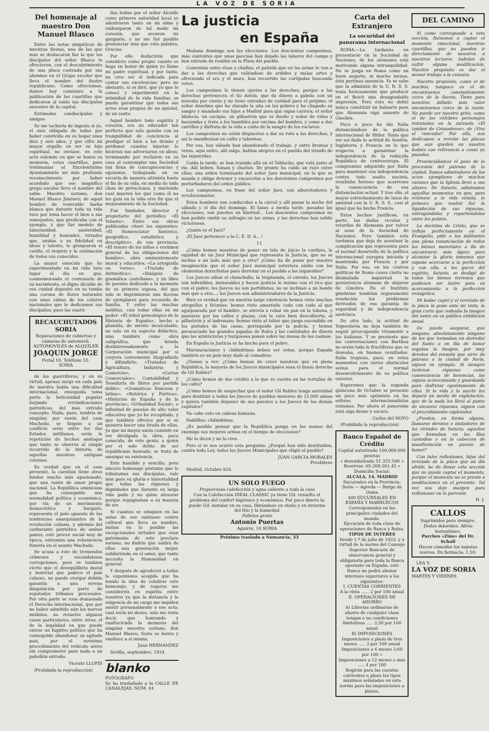LA VOZ DE SORIA
Del homenaje al maestro Don Manuel Blasco
Entre las notas simpáticas de nuestras fiestas, una de las que más se destacaron fué la que los discípulos del señor Blasco le ofrecieron, con el descubrimiento de una placa costeada por sus alumnos en el Grupo escolar que lleva el nombre del ilustre republicano. Como ofrecíamos, damos hoy comienzo a la publicación de las cuartillas que dedicaron al sabio sus discípulos ausentes de la capital.
Estimados condiscípulos y amigos:
Se me tacharía de ingrato si yo, el más obligado de todos por haber convivido en su hogar unos diez y seis años, y que cifro mi mayor orgullo en ser su hijo espiritual, no enviase, en este acto solemne en que se honra su memoria, estas cuartillas, para testimoniar al Excelentísimo Ayuntamiento mi más profundo reconocimiento por haber acordado que ese magnífico grupo escolar lleve el nombre del sabio Maestro soriano, don Manuel Blasco Jiménez; de aquel hombre de venerable barba blanca que durante toda su vida tuvo por lema hacer el bien a sus semejantes, que predicaba con el ejemplo, y que fué modelo de laboriosidad, austeridad, humildad y honradez, virtudes que, unidas a su fidelidad en ideas y talento, le granjearon el cariño, el respeto y la estimación de todos sus conocidos.
La mayor emoción que he experimentado en mi vida tuvo lugar el día en que, conmemorando el centenario de su nacimiento, el digno Alcalde de esa ciudad depositó en su tumba una corona de flores naturales con unas cintas de los colores nacionales que le dedicamos sus discípulos; pues las cuarti-
RECAUCHUTADOS SORIA
Reparaciones de cubiertas y cámaras de automóvil.
AUTOMOVILES de ALQUILER
JOAQUIN JORGE
Ferial 10, Teléfono 55.
SORIA
de los guerrilleros, y en su virtud, apenas surge en cada país de nuestra habla una dificultad internacional, enseguida toma parte la belicosidad popular forjando reivindicaciones patrióticas, del más extraño concepto. Nada, pues, tendría de singular, por razón del caso Machado, se llegase a un conflicto serio entre los dos Estados antillanos, sería la repetición de hechos análogos que tanto se observa al simple recorrido de la historia de aquellas nuestras antiguas colonias.
Es verdad que en el caso presente, la cuestión tiene otros fondos mucho más apasionado, que una razón de amor propio nacional. La República ominicana que ha conseguido una normalidad política y económica, por vía de un movimiento democrático y burgués, representa el polo opuesto de las tendencias anarquizantes de la revolución cubana, y además del carburante patriótico de ambos países, este procer social muy de época, entroniza una vehemencia funesta en el asunto Machado.
Se acusa a éste de tremendos crímenes y escandalosas corrupciones, pero es tambien cierto que el desequilibrio moral y material que padece el país cubano, no puede otorgar debida garantía a una serena disquisición por parte de reputados tribunos procesales. Por otra parte se roza demasiado el Derecho internacional, que por no haber admitido aún los nuevos módulos, no resuelve algunos casos particulares, entre otros, el de la legalidad en que puede entrar un fugitivo político que ha conseguido abandonar su agitado país, por el novísimo procedimiento del vehículo aéreo sin comprometer para nada a un pabellón extraño.
Vicente LLOPIS
(Prohibida la reproducción)
llas leídas por el señor Alcalde como primera autoridad local se adentraron tanto en mi alma y embargaron de tal modo mi corazón, que secaron mi garganta, y no me fué posible pronunciar más que esta palabra: Gracias.
Por ello deduciréis que considero como propio cuanto se haga en honor de quien yo llamo mi padre espiritual, y por tanto, no creo ser el indicado para cantar sus excelencias; pero no obstante, sí os diré, que yo que le conocí y experimenté en la intimidad de la vida familiar, os puedo garantizar que todos sus actos eran propios de un apóstol, de un santo.
Aquel hombre todo espíritu y corazón, era un educador tan perfecto que solo gozaba con su tranquilidad de conciencia al prodigar el bien a los demás y perdonar cuantas injurias le hicieran sus adversarios en ideas; terminando por recluirse en su casa al contemplar una Sociedad tan llena de concupiscencias y egoismos, trabajando en su escuela de manera altruista hasta el fin de su vida, en medio de toda clase de privaciones, y muriendo cual mueren los que como él no les guió en la vida otro fin que el mejoramiento de la Sociedad.
Fué fundador, director y propietario del periódico «El Volante». Entre sus obras publicadas citaré las siguientes: «El Nomenclator histórico, geográfico, estadístico y descriptivo», de esa provincia; «El tesoro de los niños o resúmen general de las obligaciones del hombre», obra eminentemente moral y educativa; «La ortografía en verso»; «Tratado de Aritmética»; «Sinópsis de gramática castellana», y un libro de poesías dedicado a la memoria de su primera esposa, del que solo se imprimieron una docena de ejemplares para recuerdo de familia. Y entre las muchas inéditas, casi todas ellas en mi poder: «El árbol genealógico de la Historia de España», hecho a plumilla, de mérito incalculable, no solo en su aspecto didáctico, sino también como obra caligráfica, que brindo desinteresadamente a la Corporación municipal por si creyera conveniente litografiarlo y difundirlo; «Tratados de Agricultura, Industria y Comercio»; «Cartas Comerciales»; Contabilidad y Teneduría de libros por partida doble»; «Gramáticas francesa y latina»; «Retórica y Poética»; «Historias de España y de la provincia»; «Urbanidad Social», e infinidad de poesías de alto valor educativo que yo he recopilado, y que también ofrezco por si se quisiera hacer una tirada de ellas, ya que mi mayor ansia consiste en ver divulgada la obra, poco conocida, de este genio, a quien por el solo delito de ser republicano honrado, se trató de amargar su existencia.
Este humilde y sencillo, pero sincero homenaje póstumo que le tributamos sus discípulos, vale más para su gloria e inmortalidad que todas las riquezas y dignidades que durante su larga vida pudo y no quiso atesorar porque repugnaban a su manera de ser.
Si cuantos se eduquen en las aulas de ese suntuoso centro cultural que lleva su nombre, imitan en lo posible las excepcionales virtudes que eran patrimonio de este preclaro soriano, no dudéis que saldrá de ellas una generación mejor, solidarizada en el amor, que tanto necesita la Humanidad en general.
Y después de agradecer a todos la espontánea acogida que ha tenido la idea de celebrar este homenaje, y de rogaros me consideréis en espíritu entre vosotros ya que la distancia y la exigencia de mi cargo me impiden asistir personalmente a ese acto, cual sería mi deseo, solo me resta decir, que honrando y enalteciendo la memoria del singular maestro soriano, don Manuel Blasco, Soria se honra y enaltece a sí misma.
Juan HERNANDEZ
Sevilla, septiembre, 1934.
blanko
FOTOGRAFO
Se ha trasladado a la CALLE DE CANALEJAS, NUM. 44
La justicia
en España
Mañana domingo son las elecciones. Los doscientos campesinos, más contentos que unas pascuas han dejado las labores del campo y han entrado de rondón en la Plaza del pueblo.
Comentan entre risas y chuflas, el palizón que en las urnas le van a dar a las derechas que valiéndose de ardides y malas artes y ofreciendo el oro y el moro, han recorrido las cortijadas buscando votos.
Los campesinos le tienen ojeriza a las derechas; porque a las derechas pertenecen el tío Antón, que da dinero a gabela con un noventa por ciento y no tiene entrañas de caridad para el prójimo; el señor Anselmo que ha clavado la uña en los pobres y ha chupado su sangre y mandado sus hijos a Madrid para que sigan carrera; el señor Idalecio, un cacique, un pillastrón que es dueño y señor de vidas y haciendas y trata a los humildes por encima del hombro, y come a dos carrillos y disfruta de la vida a costa de la sangre de los esclavos.
Los campesinos no están dispuestos a dar su voto a las derechas, y así lo manifiestan en cafés y tabernas.
Por eso, hoy sábado han abandonado el trabajo, y entre bromas y veras, aquí entro, allí salgo, hablan alegres en el pueblo del triunfo de las izquierdas.
Caída la tarde, se han reunido allá en el Tablacho, que está junto al río. Allí beben, fuman y charlan. De pronto ha caído un rayo entre ellos; una orden terminante del señor Juez municipal, en la que se manda y obliga detener y encarcelar a los doscientos campesinos por perturbadores del orden público.
Los campesinos, en frase del señor Juez, son alborotadores y revolucionarios.
Estos hombres son conducidos a la cárcel y allí pasan la noche del sábado y el día del domingo. El lunes a media tarde, pasadas las elecciones, son puestos en libertad... Los doscientos campesinos no han podido emitir su sufragio en las urnas, y las derechas han salido victoriosas.
¿Quién es el Juez?
¡El Juez pertenece a la C. E. D. A....!
I I
¿Cómo hemos nosotros de poner en tela de juicio la cordura, la equidad de un Juez Municipal que representa la Justicia, que no se inclina a un lado más que a otro? ¿Cómo ha de pasar por nuestra imaginación que el señor Juez municipal estuviera unido con los elementos derechistas para derrotar en el pueblo a las izquierdas?
Los Jueces odian el chanchullo, la trapisonda, el enredo; los Jueces son inflexibles, inexorables y hacen justicia lo mismo con el rico que con el pobre; los Jueces no son partidistas; no se inclinan a un bando más que a otro...; los Jueces son administradores de la Justicia.
Bien es verdad que en nuestra larga existencia hemos visto muchos atropellos y felonías: hemos visto amarrado codo con codo al que aguijoneado por el hambre, se atrevía a robar un pan en la tahona, y pasearse por las calles y plazas, con la cara bien descubierta, al pillastrón y al ladronazo; hemos visto al tahur que juega escondido en los portales de las casas, perseguido por la policía, y hemos presenciado las grandes jugadas de Bolsa y las cantidades de dinero que los aristócratas y burgueses ponen sobre las mesas de los casinos.
En España la Justicia se ha hecho para el pobre.
Murmuraciones y chilindrinas deben ser estas; porque España también es un país muy dado al comadreo.
¿Vamos a ver: ¿Cómo hemos de creer nosotros que en plena República, la mayoría de los Jueces municipales sean el brazo derecho de Gil Robles?
¿Cómo hemos de dar crédito a lo que se cuenta en las tertulias de los cafés?
¿Cómo hemos de sospechar que el señor Gil Robles tenga autoridad para destituir a todos los Jueces de pueblos menores de 12.000 almas y quiera también deponer de sus puestos a los Jueces de las demás capitales?
No cabe esto en cabeza humana.
Hablillas, chilindrinas.
¿Es posible pensar que la República ponga en las manos del enemigo sus mejores armas en el tiempo de elecciones?
Me lo dicen y no lo creo.
Pero sí se nos ocurre esta pregunta: ¿Porqué han sido destituidos, contra toda Ley, todos los Jueces Municipales que eligió el pueblo?
JUAN GARCIA MORALES
Presbítero
Madrid, Octubre 934.
UN SOLO FUEGO
Proporciona calefacción y agua caliente a toda la casa
Con la Calefacción IDEAL CLASSIC ya tiene Ud. resuelto el problema del confort higiénico y económico. Por poco dinero la puede Ud. instalar en su casa, librándose en otoño y en invierno del frío y la humedad
Folletos gratis
Antonio Puertas
Aguirre, 10 SORIA
Próximo traslado a Numancia, 33
Carta del Extranjero
La oscuridad del panorama internacional
ROMA.—La tardanza en presentarse en la Sociedad de Naciones, de los alemanes está motivando alguna intranquilidad. No se juzga en Roma como un buen augurio, ni mucho menos, ésta pertinaz ausencia. Ya se sabe que la admisión de la U. R. S. S. tenía forzosamente que producir en el Reich una desagradable impresión. Pero ésto no debió nunca constituir un baluarte para que Alemania siga ausente de Ginebra.
Poco a poco ha ido Italia distanciándose de la política internacional de Hitler. Tenía que ser así dada la actitud de Austria, Inglaterra y Francia en lo que respecta a garantizar la independencia de la reducida República de centroeuropa. El compromiso adquirido por Italia para mantener esa independencia contra todo asalto nacista, resultaba forzoso que acarrease la consecuencia de esa distanciación actual. Y tras ello, el mayor estrechamiento de lazos de amistad con la U. R. S. S., casi al igual que ha hecho Francia.
Estos hechos justifican, en parte, las dudas recelos y retardos de Alemania por volver al seno de la Sociedad de Naciones. Pero tambien esta tardanza que deja de acentuar la complicación que representa para el normal desarrollo de la política internacional europea iniciada y mantenida por Francia y por Italia. Por eso, en los centros políticos de Roma causa cierta no disimulada inquietud la persistencia alemana de alejarse de Ginebra. En el Instituto ginebrino tendrían seguramente resolución los problemas derivados de esa garantía de seguridad y de independencia austriaca.
De otro lado, la actitud de Yogoeslavia no deja también de seguir preocupando vivamente a los italianos. Y se presiente que las conversaciones con Barthou no serán todo lo fructíferas que se deseaba, en buenos resultados. Italia tropieza, pues, en estos momentos con varios obstáculos serios para el normal desenvolvimiento de su política exterior.
Esperemos que la segunda quincena de Octubre se presente un poco más optimista en las esferas internacionalistas romanas. Por ahora el panorama está algo denso y oscuro.
Carlos del HOYO
(Prohibida la reproducción)
Banco Español de Crédito
Capital autorizado 100.000.000 pesetas
» desembolsado 51.355.500 »
Reservas: 65.208.261,45 »
Domicilio Social:
ALCALA, 14. MADRID
Sucursales en la Provincia:
Soria — Agreda — Burgo de Osma
400 SUCURSALES EN ESPAÑA Y MARRUECOS
Corresponsales en las principales ciudades del mundo.
Ejecución de toda clase de operaciones de Banca y Bolsa.
TIPOS DE INTERES
Desde 1.º de julio de 1933, y a virtud de la norma del Consejo Superior Bancario de observancia general y obligatoria para toda la Banca operante en España, este Banco no podrá abonar intereses superiores a los siguientes:
I. CUENTAS CORRIENTES
A la vista ...... 2 por 100 anual
II. OPERACIONES DE AHORRO
A) Libretas ordinarias de ahorro de cualquier clase tengan o no condiciones limitativas ..... 3,50 por 100 anual
B) IMPOSICIONES
Imposiciones a plazo de tres meses ..... 3 por 100 anual
Imposiciones a 6 meses 3,60 por 100 »
Imposiciones a 12 meses o más ..... 4 por 100
Regirán para las cuentas corrientes a plazo los tipos máximos señalados en esta norma para las imposiciones a plazos.
DEL CAMINO
Si como corresponde a esta sección, fuésemos a captar el momento emocional, nuestras cuartillas, que no pueden ir directamente de nosotros a nuestros lectores, habrían de sufrir alguna modificación. Nuestro propósito es dar el menor trabajo a la censura.
Nuestro propósito, como el de muchos, tampoco es el de encontrarnos constantemente cerca de la fuerza. Tiene para nosotros infinito más valor encontrarnos cerca de la razón. No puede ser nuestro grito, como el de los célebres personajes retratados en la zarzuela «El tambor de Granaderos», de ¡Viva el vencedor! Por ello, nos dedicamos a revelar las placas que aun queden en nuestro kodats con referencia a cosas ya pasadas.
Presenciábamos el paso de la procesión del patrono de la ciudad. Somos admiradores de los actos ejemplares de muchos varones que la Iglesia llevó a sus altares. De Saturio, admiramos aquellos momentos en que, para retirarse a la vida ermita, lo primero que realizó fué la liquidación de sus riquezas, entregándolas y repartiéndolas entre los pobres.
La doctrina de Cristo, que se refleja perfectamente en el Evangelio, pide a los militantes una plena renunciación de todos los bienes materiales a fin de encontrarse más ligero para alcanzar la gloria inmensa que supone acercarse a la perfección y con ella, a los goces del espíritu. Saturio, se desligó de todos los bienes terrenos que pudiesen ser lastre para su acercamiento a la perfección evangélica.
Mi kodac captó y el revelado de la placa lo pone ante mi vista, la gran corte que rodeaba la imagen del santo en su pública exhibición anual.
Os puedo asegurar, que ninguno, absolutamente ninguno de los que tormaban en derredor del Santo o en fila de honor seguían la imagen, por muy devotos del eremita que sirve de patrono a la ciudad de Soria, siguen su ejemplo. Si siempre tuvieron riquezas como consecuencia de herencias, las siguen acrecentando y guardando para disfrutar egoístamente de ellas. Si la vida y la suerte les deparó un medio de explotación, que de la nada les llevó al punto de atesorar riquezas, siguen con el procedimiento explotador.
¿Pueden, en forma alguna, llamarse devotos e imitadores de las virtudes de Saturio, aquellos que formaban en las filas custodias o en la cabecera de manifestación en puesto de honor?
Con tales reflexiones, hijas del revelado de la placa que un día olvidé, he de llenar esta sección que no puede captar el momento, porque el momento no se presta a meditaciones en el presente. Tal vez nos deje margen para reflexionar en lo porvenir.
H. J.
CALLOS
Suprimidos para siempre. Dedos doloridos. Alivio instantáneo.
Parches «Zino» del Dr. Scholl
Hacen cómodos los zapatos nuevos. En farmacia, 1,50.
LEA V.
LA VOZ DE SORIA
MARTES Y VIERNES